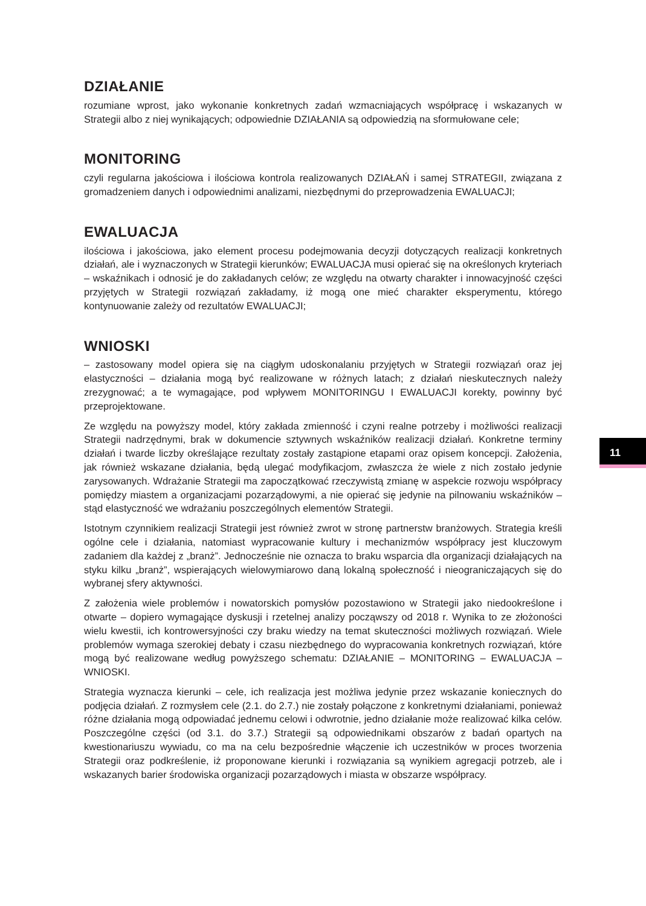DZIAŁANIE
rozumiane wprost, jako wykonanie konkretnych zadań wzmacniających współpracę i wskazanych w Strategii albo z niej wynikających; odpowiednie DZIAŁANIA są odpowiedzią na sformułowane cele;
MONITORING
czyli regularna jakościowa i ilościowa kontrola realizowanych DZIAŁAŃ i samej STRATEGII, związana z gromadzeniem danych i odpowiednimi analizami, niezbędnymi do przeprowadzenia EWALUACJI;
EWALUACJA
ilościowa i jakościowa, jako element procesu podejmowania decyzji dotyczących realizacji konkretnych działań, ale i wyznaczonych w Strategii kierunków; EWALUACJA musi opierać się na określonych kryteriach – wskaźnikach i odnosić je do zakładanych celów; ze względu na otwarty charakter i innowacyjność części przyjętych w Strategii rozwiązań zakładamy, iż mogą one mieć charakter eksperymentu, którego kontynuowanie zależy od rezultatów EWALUACJI;
WNIOSKI
– zastosowany model opiera się na ciągłym udoskonalaniu przyjętych w Strategii rozwiązań oraz jej elastyczności – działania mogą być realizowane w różnych latach; z działań nieskutecznych należy zrezygnować; a te wymagające, pod wpływem MONITORINGU I EWALUACJI korekty, powinny być przeprojektowane.
Ze względu na powyższy model, który zakłada zmienność i czyni realne potrzeby i możliwości realizacji Strategii nadrzędnymi, brak w dokumencie sztywnych wskaźników realizacji działań. Konkretne terminy działań i twarde liczby określające rezultaty zostały zastąpione etapami oraz opisem koncepcji. Założenia, jak również wskazane działania, będą ulegać modyfikacjom, zwłaszcza że wiele z nich zostało jedynie zarysowanych. Wdrażanie Strategii ma zapoczątkować rzeczywistą zmianę w aspekcie rozwoju współpracy pomiędzy miastem a organizacjami pozarządowymi, a nie opierać się jedynie na pilnowaniu wskaźników – stąd elastyczność we wdrażaniu poszczególnych elementów Strategii.
Istotnym czynnikiem realizacji Strategii jest również zwrot w stronę partnerstw branżowych. Strategia kreśli ogólne cele i działania, natomiast wypracowanie kultury i mechanizmów współpracy jest kluczowym zadaniem dla każdej z „branż”. Jednocześnie nie oznacza to braku wsparcia dla organizacji działających na styku kilku „branż”, wspierających wielowymiarowo daną lokalną społeczność i nieograniczających się do wybranej sfery aktywności.
Z założenia wiele problemów i nowatorskich pomysłów pozostawiono w Strategii jako niedookreślone i otwarte – dopiero wymagające dyskusji i rzetelnej analizy począwszy od 2018 r. Wynika to ze złożoności wielu kwestii, ich kontrowersyjności czy braku wiedzy na temat skuteczności możliwych rozwiązań. Wiele problemów wymaga szerokiej debaty i czasu niezbędnego do wypracowania konkretnych rozwiązań, które mogą być realizowane według powyższego schematu: DZIAŁANIE – MONITORING – EWALUACJA – WNIOSKI.
Strategia wyznacza kierunki – cele, ich realizacja jest możliwa jedynie przez wskazanie koniecznych do podjęcia działań. Z rozmysłem cele (2.1. do 2.7.) nie zostały połączone z konkretnymi działaniami, ponieważ różne działania mogą odpowiadać jednemu celowi i odwrotnie, jedno działanie może realizować kilka celów. Poszczególne części (od 3.1. do 3.7.) Strategii są odpowiednikami obszarów z badań opartych na kwestionariuszu wywiadu, co ma na celu bezpośrednie włączenie ich uczestników w proces tworzenia Strategii oraz podkreślenie, iż proponowane kierunki i rozwiązania są wynikiem agregacji potrzeb, ale i wskazanych barier środowiska organizacji pozarządowych i miasta w obszarze współpracy.
11